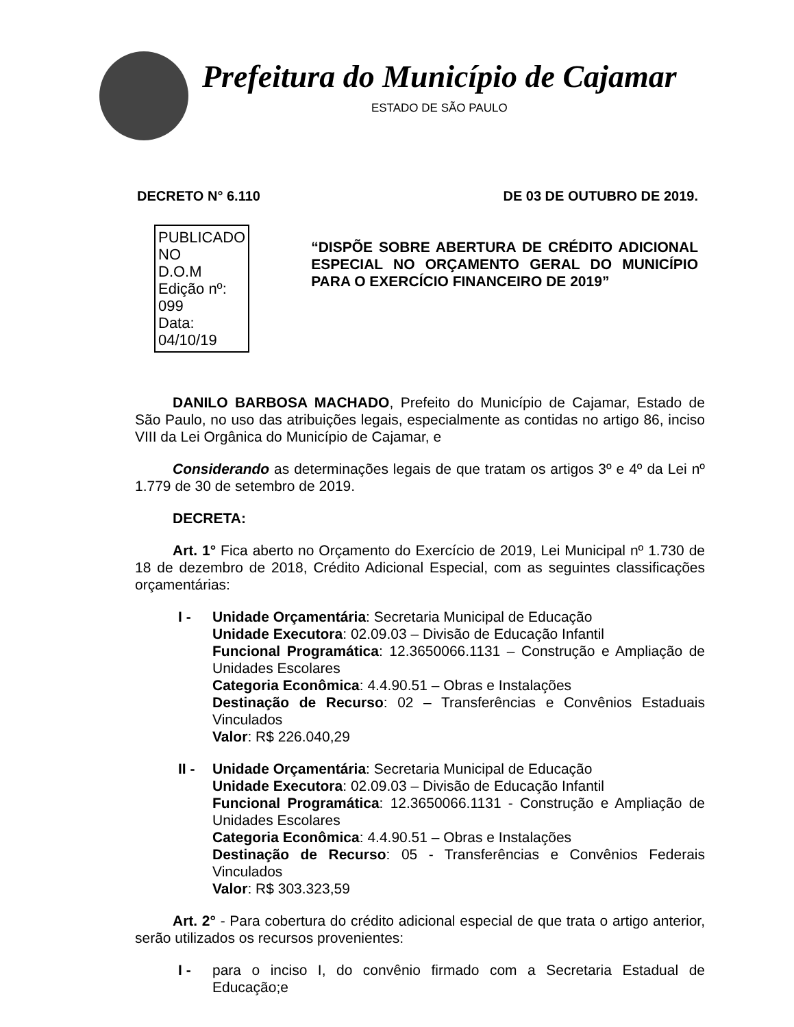Prefeitura do Município de Cajamar
ESTADO DE SÃO PAULO
DECRETO N° 6.110 DE 03 DE OUTUBRO DE 2019.
PUBLICADO NO
D.O.M
Edição nº: 099
Data: 04/10/19
“DISPÕE SOBRE ABERTURA DE CRÉDITO ADICIONAL ESPECIAL NO ORÇAMENTO GERAL DO MUNICÍPIO PARA O EXERCÍCIO FINANCEIRO DE 2019”
DANILO BARBOSA MACHADO, Prefeito do Município de Cajamar, Estado de São Paulo, no uso das atribuições legais, especialmente as contidas no artigo 86, inciso VIII da Lei Orgânica do Município de Cajamar, e
Considerando as determinações legais de que tratam os artigos 3º e 4º da Lei nº 1.779 de 30 de setembro de 2019.
DECRETA:
Art. 1° Fica aberto no Orçamento do Exercício de 2019, Lei Municipal nº 1.730 de 18 de dezembro de 2018, Crédito Adicional Especial, com as seguintes classificações orçamentárias:
I - Unidade Orçamentária: Secretaria Municipal de Educação
Unidade Executora: 02.09.03 – Divisão de Educação Infantil
Funcional Programática: 12.3650066.1131 – Construção e Ampliação de Unidades Escolares
Categoria Econômica: 4.4.90.51 – Obras e Instalações
Destinação de Recurso: 02 – Transferências e Convênios Estaduais Vinculados
Valor: R$ 226.040,29
II -
Unidade Orçamentária: Secretaria Municipal de Educação
Unidade Executora: 02.09.03 – Divisão de Educação Infantil
Funcional Programática: 12.3650066.1131 - Construção e Ampliação de Unidades Escolares
Categoria Econômica: 4.4.90.51 – Obras e Instalações
Destinação de Recurso: 05 - Transferências e Convênios Federais Vinculados
Valor: R$ 303.323,59
Art. 2° - Para cobertura do crédito adicional especial de que trata o artigo anterior, serão utilizados os recursos provenientes:
I - para o inciso I, do convênio firmado com a Secretaria Estadual de Educação;e